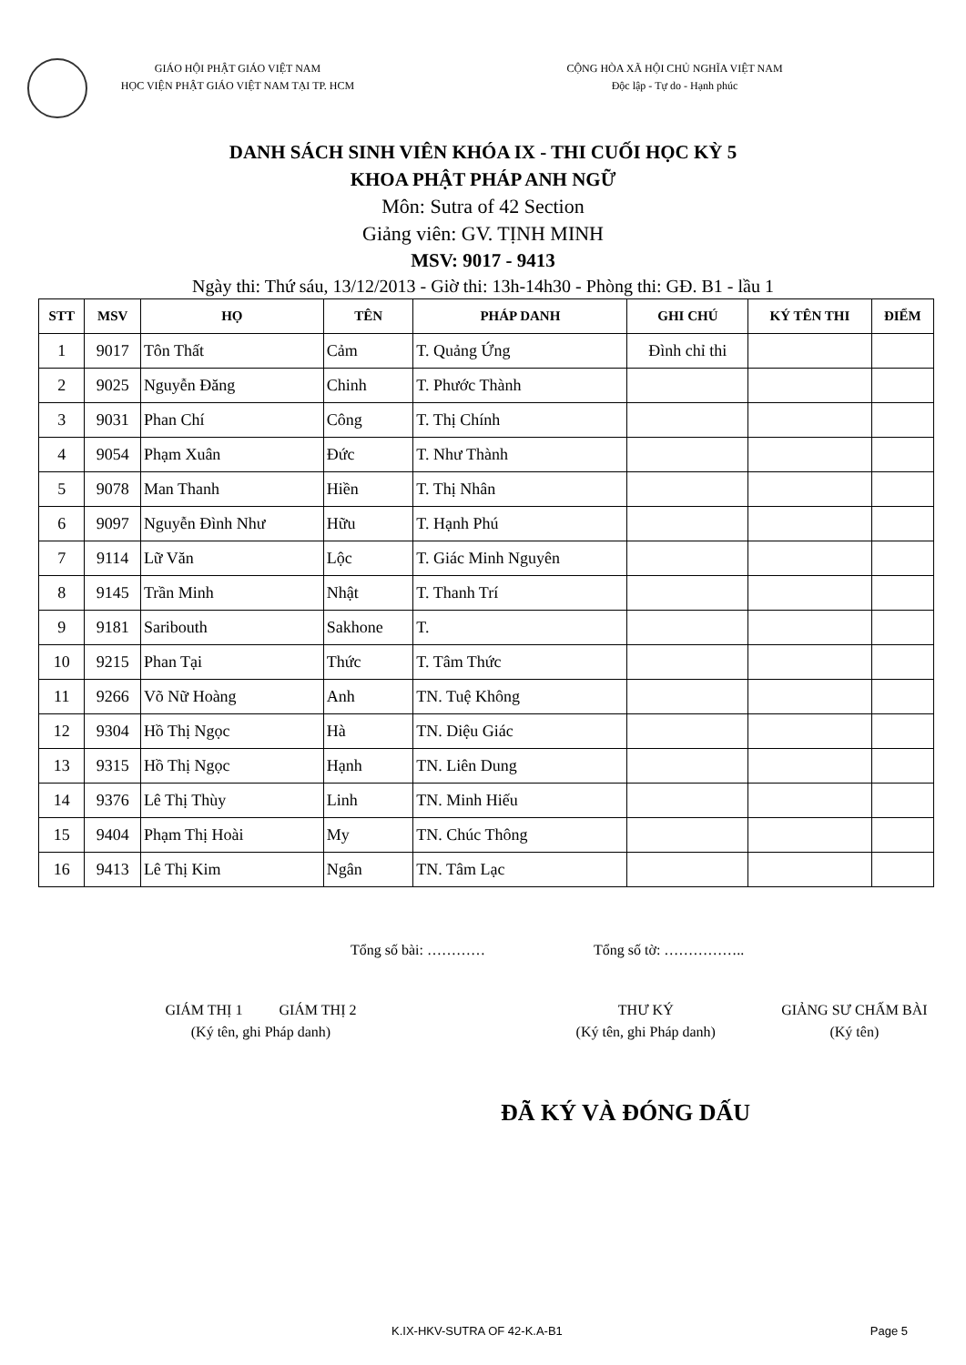GIÁO HỘI PHẬT GIÁO VIỆT NAM
HỌC VIỆN PHẬT GIÁO VIỆT NAM TẠI TP. HCM
CỘNG HÒA XÃ HỘI CHỦ NGHĨA VIỆT NAM
Độc lập - Tự do - Hạnh phúc
DANH SÁCH SINH VIÊN KHÓA IX - THI CUỐI HỌC KỲ 5
KHOA PHẬT PHÁP ANH NGỮ
Môn: Sutra of 42 Section
Giảng viên: GV. TỊNH MINH
MSV: 9017 - 9413
Ngày thi: Thứ sáu, 13/12/2013 - Giờ thi: 13h-14h30 - Phòng thi: GĐ. B1 - lầu 1
| STT | MSV | HỌ | TÊN | PHÁP DANH | GHI CHÚ | KÝ TÊN THI | ĐIỂM |
| --- | --- | --- | --- | --- | --- | --- | --- |
| 1 | 9017 | Tôn Thất | Cảm | T. Quảng Ứng | Đình chỉ thi | | |
| 2 | 9025 | Nguyễn Đăng | Chinh | T. Phước Thành | | | |
| 3 | 9031 | Phan Chí | Công | T. Thị Chính | | | |
| 4 | 9054 | Phạm Xuân | Đức | T. Như Thành | | | |
| 5 | 9078 | Man Thanh | Hiền | T. Thị Nhân | | | |
| 6 | 9097 | Nguyễn Đình Như | Hữu | T. Hạnh Phú | | | |
| 7 | 9114 | Lữ Văn | Lộc | T. Giác Minh Nguyên | | | |
| 8 | 9145 | Trần Minh | Nhật | T. Thanh Trí | | | |
| 9 | 9181 | Saribouth | Sakhone | T. | | | |
| 10 | 9215 | Phan Tại | Thức | T. Tâm Thức | | | |
| 11 | 9266 | Võ Nữ Hoàng | Anh | TN. Tuệ Không | | | |
| 12 | 9304 | Hồ Thị Ngọc | Hà | TN. Diệu Giác | | | |
| 13 | 9315 | Hồ Thị Ngọc | Hạnh | TN. Liên Dung | | | |
| 14 | 9376 | Lê Thị Thùy | Linh | TN. Minh Hiếu | | | |
| 15 | 9404 | Phạm Thị Hoài | My | TN. Chúc Thông | | | |
| 16 | 9413 | Lê Thị Kim | Ngân | TN. Tâm Lạc | | | |
Tổng số bài: ………… Tổng số tờ: ……………..
GIÁM THỊ 1 GIÁM THỊ 2
(Ký tên, ghi Pháp danh)
THƯ KÝ
(Ký tên, ghi Pháp danh)
GIẢNG SƯ CHẤM BÀI
(Ký tên)
ĐÃ KÝ VÀ ĐÓNG DẤU
K.IX-HKV-SUTRA OF 42-K.A-B1 Page 5